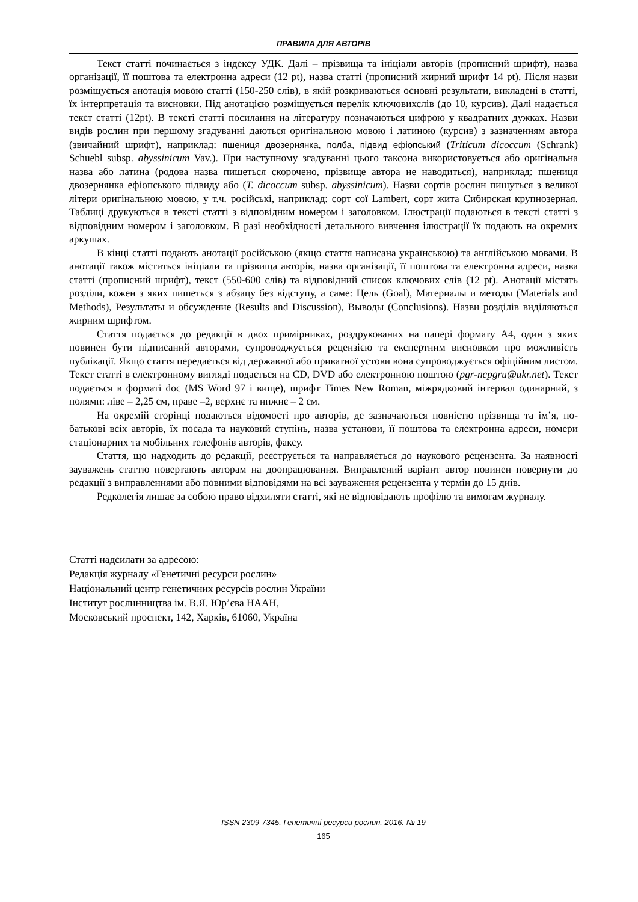ПРАВИЛА ДЛЯ АВТОРІВ
Текст статті починається з індексу УДК. Далі – прізвища та ініціали авторів (прописний шрифт), назва організації, її поштова та електронна адреси (12 pt), назва статті (прописний жирний шрифт 14 pt). Після назви розміщується анотація мовою статті (150-250 слів), в якій розкриваються основні результати, викладені в статті, їх інтерпретація та висновки. Під анотацією розміщується перелік ключовихслів (до 10, курсив). Далі надається текст статті (12pt). В тексті статті посилання на літературу позначаються цифрою у квадратних дужках. Назви видів рослин при першому згадуванні даються оригінальною мовою і латиною (курсив) з зазначенням автора (звичайний шрифт), наприклад: пшениця двозернянка, полба, підвид ефіопський (Triticum dicoccum (Schrank) Schuebl subsp. abyssinicum Vav.). При наступному згадуванні цього таксона використовується або оригінальна назва або латина (родова назва пишеться скорочено, прізвище автора не наводиться), наприклад: пшениця двозернянка ефіопського підвиду або (T. dicoccum subsp. abyssinicum). Назви сортів рослин пишуться з великої літери оригінальною мовою, у т.ч. російські, наприклад: сорт сої Lambert, сорт жита Сибирская крупнозерная. Таблиці друкуються в тексті статті з відповідним номером і заголовком. Ілюстрації подаються в тексті статті з відповідним номером і заголовком. В разі необхідності детального вивчення ілюстрації їх подають на окремих аркушах.
В кінці статті подають анотації російською (якщо стаття написана українською) та англійською мовами. В анотації також міститься ініціали та прізвища авторів, назва організації, її поштова та електронна адреси, назва статті (прописний шрифт), текст (550-600 слів) та відповідний список ключових слів (12 pt). Анотації містять розділи, кожен з яких пишеться з абзацу без відступу, а саме: Цель (Goal), Материалы и методы (Materials and Methods), Результаты и обсуждение (Results and Discussion), Выводы (Conclusions). Назви розділів виділяються жирним шрифтом.
Стаття подається до редакції в двох примірниках, роздрукованих на папері формату А4, один з яких повинен бути підписаний авторами, супроводжується рецензією та експертним висновком про можливість публікації. Якщо стаття передається від державної або приватної устови вона супроводжується офіційним листом. Текст статті в електронному вигляді подається на CD, DVD або електронною поштою (pgr-ncpgru@ukr.net). Текст подається в форматі doc (MS Word 97 і вище), шрифт Times New Roman, міжрядковий інтервал одинарний, з полями: ліве – 2,25 см, праве –2, верхнє та нижнє – 2 см.
На окремій сторінці подаються відомості про авторів, де зазначаються повністю прізвища та ім’я, по-батькові всіх авторів, їх посада та науковий ступінь, назва установи, її поштова та електронна адреси, номери стаціонарних та мобільних телефонів авторів, факсу.
Стаття, що надходить до редакції, реєструється та направляється до наукового рецензента. За наявності зауважень статтю повертають авторам на доопрацювання. Виправлений варіант автор повинен повернути до редакції з виправленнями або повними відповідями на всі зауваження рецензента у термін до 15 днів.
Редколегія лишає за собою право відхиляти статті, які не відповідають профілю та вимогам журналу.
Статті надсилати за адресою:
Редакція журналу «Генетичні ресурси рослин»
Національний центр генетичних ресурсів рослин України
Інститут рослинництва ім. В.Я. Юр’єва НААН,
Московський проспект, 142, Харків, 61060, Україна
ISSN 2309-7345. Генетичні ресурси рослин. 2016. № 19
165